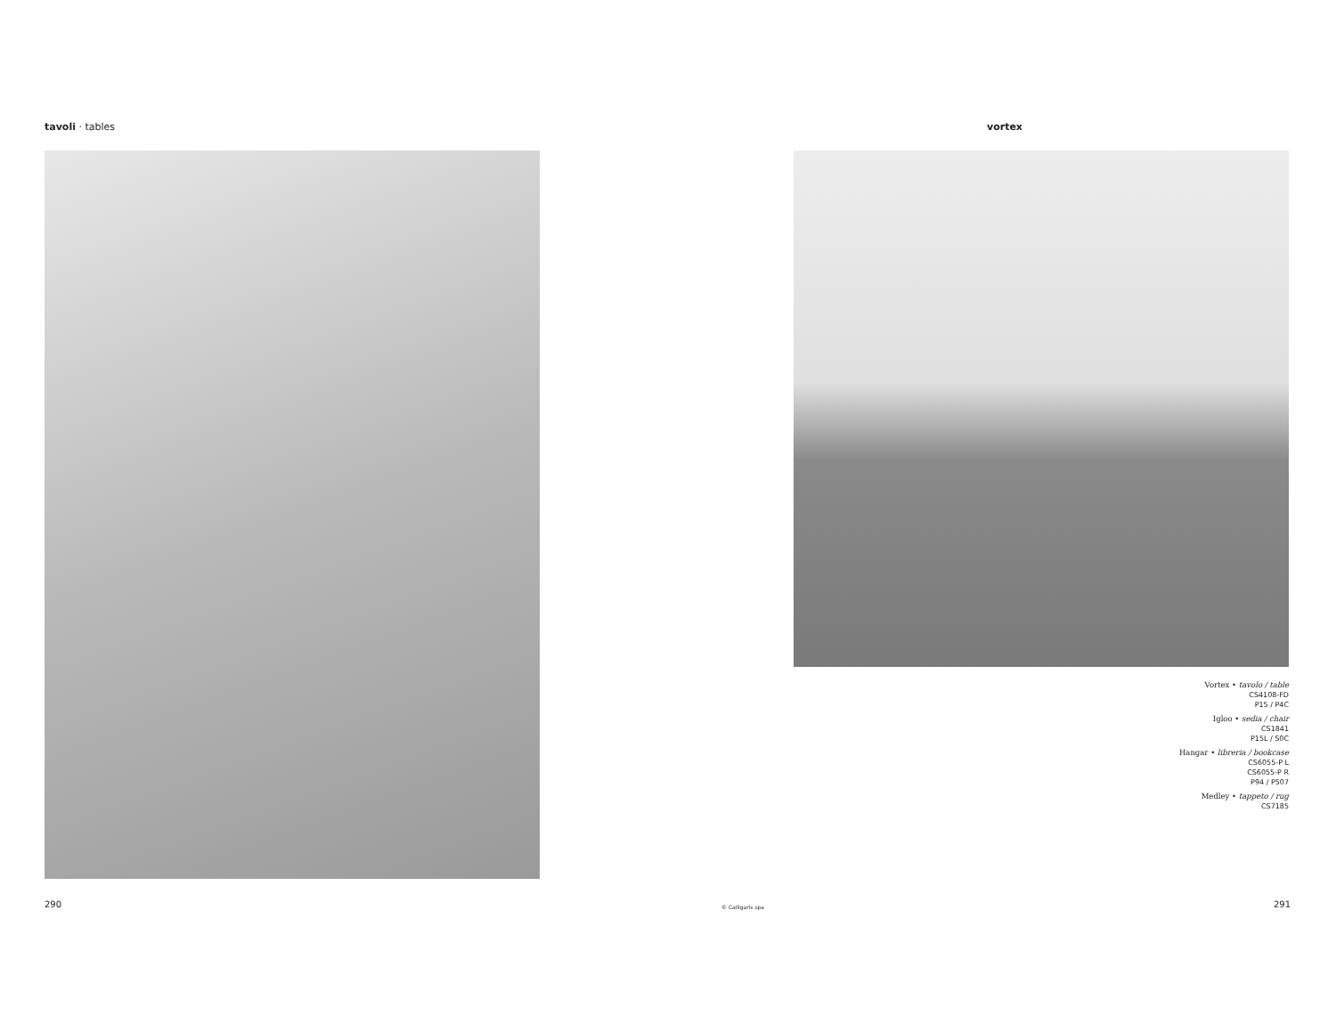tavoli · tables vortex
Vortex • tavolo / table
CS4108-FD
P15 / P4C
Igloo • sedia / chair
CS1841
P15L / S0C
Hangar • libreria / bookcase
CS6055-P L
CS6055-P R
P94 / P507
Medley • tappeto / rug
CS7185
290 © Calligaris spa 291